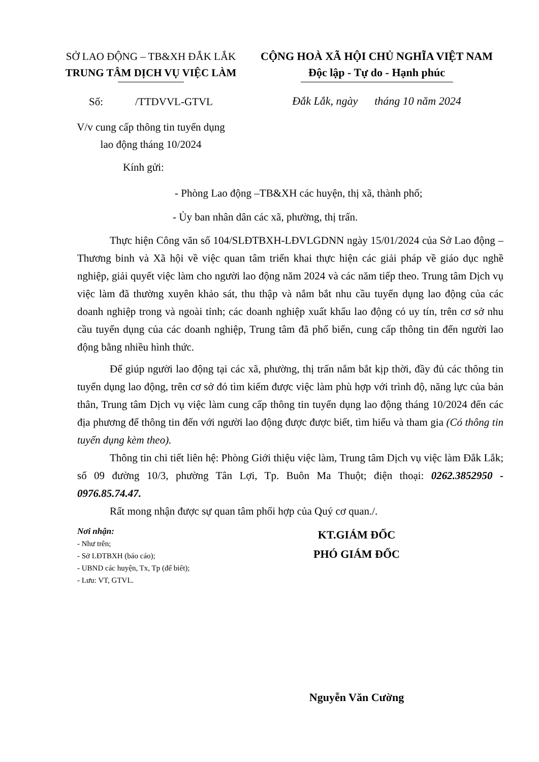SỞ LAO ĐỘNG – TB&XH ĐẮK LẮK
TRUNG TÂM DỊCH VỤ VIỆC LÀM
Số: /TTDVVL-GTVL
V/v cung cấp thông tin tuyển dụng
lao động tháng 10/2024
CỘNG HOÀ XÃ HỘI CHỦ NGHĨA VIỆT NAM
Độc lập - Tự do - Hạnh phúc
Đắk Lắk, ngày tháng 10 năm 2024
Kính gửi:
- Phòng Lao động –TB&XH các huyện, thị xã, thành phố;
- Ủy ban nhân dân các xã, phường, thị trấn.
Thực hiện Công văn số 104/SLĐTBXH-LĐVLGDNN ngày 15/01/2024 của Sở Lao động – Thương binh và Xã hội về việc quan tâm triển khai thực hiện các giải pháp về giáo dục nghề nghiệp, giải quyết việc làm cho người lao động năm 2024 và các năm tiếp theo. Trung tâm Dịch vụ việc làm đã thường xuyên khảo sát, thu thập và nắm bắt nhu cầu tuyển dụng lao động của các doanh nghiệp trong và ngoài tỉnh; các doanh nghiệp xuất khẩu lao động có uy tín, trên cơ sở nhu cầu tuyển dụng của các doanh nghiệp, Trung tâm đã phổ biến, cung cấp thông tin đến người lao động bằng nhiều hình thức.
Để giúp người lao động tại các xã, phường, thị trấn nắm bắt kịp thời, đầy đủ các thông tin tuyển dụng lao động, trên cơ sở đó tìm kiếm được việc làm phù hợp với trình độ, năng lực của bản thân, Trung tâm Dịch vụ việc làm cung cấp thông tin tuyển dụng lao động tháng 10/2024 đến các địa phương để thông tin đến với người lao động được được biết, tìm hiểu và tham gia (Có thông tin tuyển dụng kèm theo).
Thông tin chi tiết liên hệ: Phòng Giới thiệu việc làm, Trung tâm Dịch vụ việc làm Đắk Lắk; số 09 đường 10/3, phường Tân Lợi, Tp. Buôn Ma Thuột; điện thoại: 0262.3852950 - 0976.85.74.47.
Rất mong nhận được sự quan tâm phối hợp của Quý cơ quan./.
Nơi nhận:
- Như trên;
- Sở LĐTBXH (báo cáo);
- UBND các huyện, Tx, Tp (để biết);
- Lưu: VT, GTVL.
KT.GIÁM ĐỐC
PHÓ GIÁM ĐỐC
Nguyễn Văn Cường